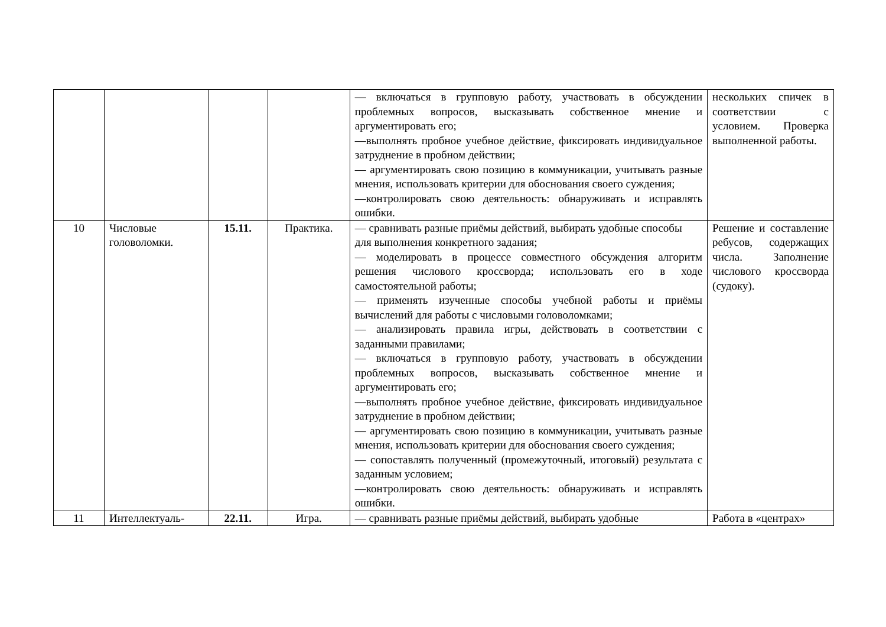| | | | | — включаться в групповую работу, участвовать в обсуждении проблемных вопросов, высказывать собственное мнение и аргументировать его; —выполнять пробное учебное действие, фиксировать индивидуальное затруднение в пробном действии; — аргументировать свою позицию в коммуникации, учитывать разные мнения, использовать критерии для обоснования своего суждения; —контролировать свою деятельность: обнаруживать и исправлять ошибки. | нескольких спичек в соответствии с условием. Проверка выполненной работы. |
| 10 | Числовые головоломки. | 15.11. | Практика. | — сравнивать разные приёмы действий, выбирать удобные способы для выполнения конкретного задания; — моделировать в процессе совместного обсуждения алгоритм решения числового кроссворда; использовать его в ходе самостоятельной работы; — применять изученные способы учебной работы и приёмы вычислений для работы с числовыми головоломками; — анализировать правила игры, действовать в соответствии с заданными правилами; — включаться в групповую работу, участвовать в обсуждении проблемных вопросов, высказывать собственное мнение и аргументировать его; —выполнять пробное учебное действие, фиксировать индивидуальное затруднение в пробном действии; — аргументировать свою позицию в коммуникации, учитывать разные мнения, использовать критерии для обоснования своего суждения; — сопоставлять полученный (промежуточный, итоговый) результата с заданным условием; —контролировать свою деятельность: обнаруживать и исправлять ошибки. | Решение и составление ребусов, содержащих числа. Заполнение числового кроссворда (судоку). |
| 11 | Интеллектуаль- | 22.11. | Игра. | — сравнивать разные приёмы действий, выбирать удобные | Работа в «центрах» |